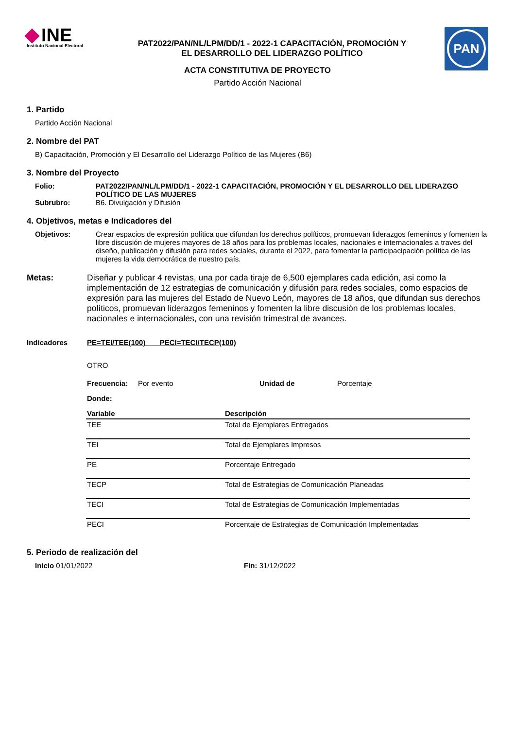INE
Instituto Nacional Electoral
PAT2022/PAN/NL/LPM/DD/1 - 2022-1 CAPACITACIÓN, PROMOCIÓN Y
EL DESARROLLO DEL LIDERAZGO POLÍTICO
PAN
ACTA CONSTITUTIVA DE PROYECTO
Partido Acción Nacional
1. Partido
Partido Acción Nacional
2. Nombre del PAT
B) Capacitación, Promoción y El Desarrollo del Liderazgo Político de las Mujeres (B6)
3. Nombre del Proyecto
Folio: PAT2022/PAN/NL/LPM/DD/1 - 2022-1 CAPACITACIÓN, PROMOCIÓN Y EL DESARROLLO DEL LIDERAZGO POLÍTICO DE LAS MUJERES
Subrubro: B6. Divulgación y Difusión
4. Objetivos, metas e Indicadores del
Objetivos: Crear espacios de expresión política que difundan los derechos políticos, promuevan liderazgos femeninos y fomenten la libre discusión de mujeres mayores de 18 años para los problemas locales, nacionales e internacionales a traves del diseño, publicación y difusión para redes sociales, durante el 2022, para fomentar la participacipación política de las mujeres la vida democrática de nuestro país.
Metas: Diseñar y publicar 4 revistas, una por cada tiraje de 6,500 ejemplares cada edición, asi como la implementación de 12 estrategias de comunicación y difusión para redes sociales, como espacios de expresión para las mujeres del Estado de Nuevo León, mayores de 18 años, que difundan sus derechos políticos, promuevan liderazgos femeninos y fomenten la libre discusión de los problemas locales, nacionales e internacionales, con una revisión trimestral de avances.
Indicadores PE=TEI/TEE(100) PECI=TECI/TECP(100)
OTRO
Frecuencia: Por evento Unidad de Porcentaje
Donde:
| Variable | Descripción |
| --- | --- |
| TEE | Total de Ejemplares Entregados |
| TEI | Total de Ejemplares Impresos |
| PE | Porcentaje Entregado |
| TECP | Total de Estrategias de Comunicación Planeadas |
| TECI | Total de Estrategias de Comunicación Implementadas |
| PECI | Porcentaje de Estrategias de Comunicación Implementadas |
5. Periodo de realización del
Inicio 01/01/2022 Fin: 31/12/2022